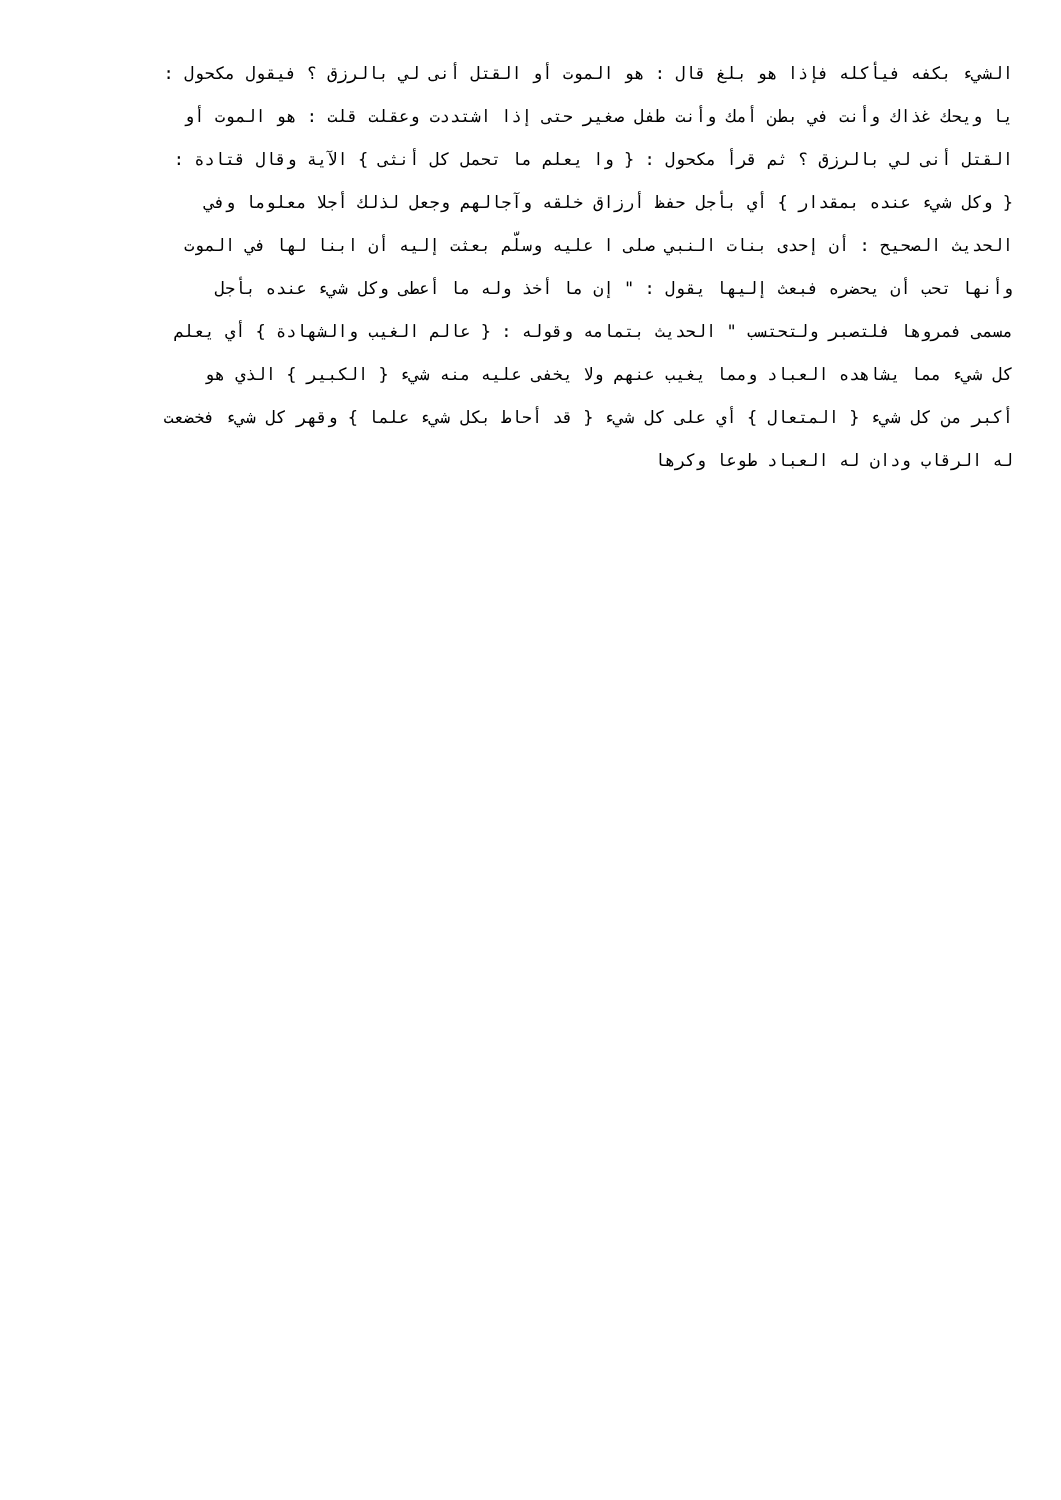الشيء بكفه فيأكله فإذا هو بلغ قال : هو الموت أو القتل أنى لي بالرزق ؟ فيقول مكحول :
يا ويحك غذاك وأنت في بطن أمك وأنت طفل صغير حتى إذا اشتددت وعقلت قلت : هو الموت أو
القتل أنى لي بالرزق ؟ ثم قرأ مكحول : { وا يعلم ما تحمل كل أنثى } الآية وقال قتادة :
{ وكل شيء عنده بمقدار } أي بأجل حفظ أرزاق خلقه وآجالهم وجعل لذلك أجلا معلوما وفي
الحديث الصحيح : أن إحدى بنات النبي صلى ا عليه وسلّم بعثت إليه أن ابنا لها في الموت
وأنها تحب أن يحضره فبعث إليها يقول : " إن ما أخذ وله ما أعطى وكل شيء عنده بأجل
مسمى فمروها فلتصبر ولتحتسب " الحديث بتمامه وقوله : { عالم الغيب والشهادة } أي يعلم
كل شيء مما يشاهده العباد ومما يغيب عنهم ولا يخفى عليه منه شيء { الكبير } الذي هو
أكبر من كل شيء { المتعال } أي على كل شيء { قد أحاط بكل شيء علما } وقهر كل شيء فخضعت
له الرقاب ودان له العباد طوعا وكرها